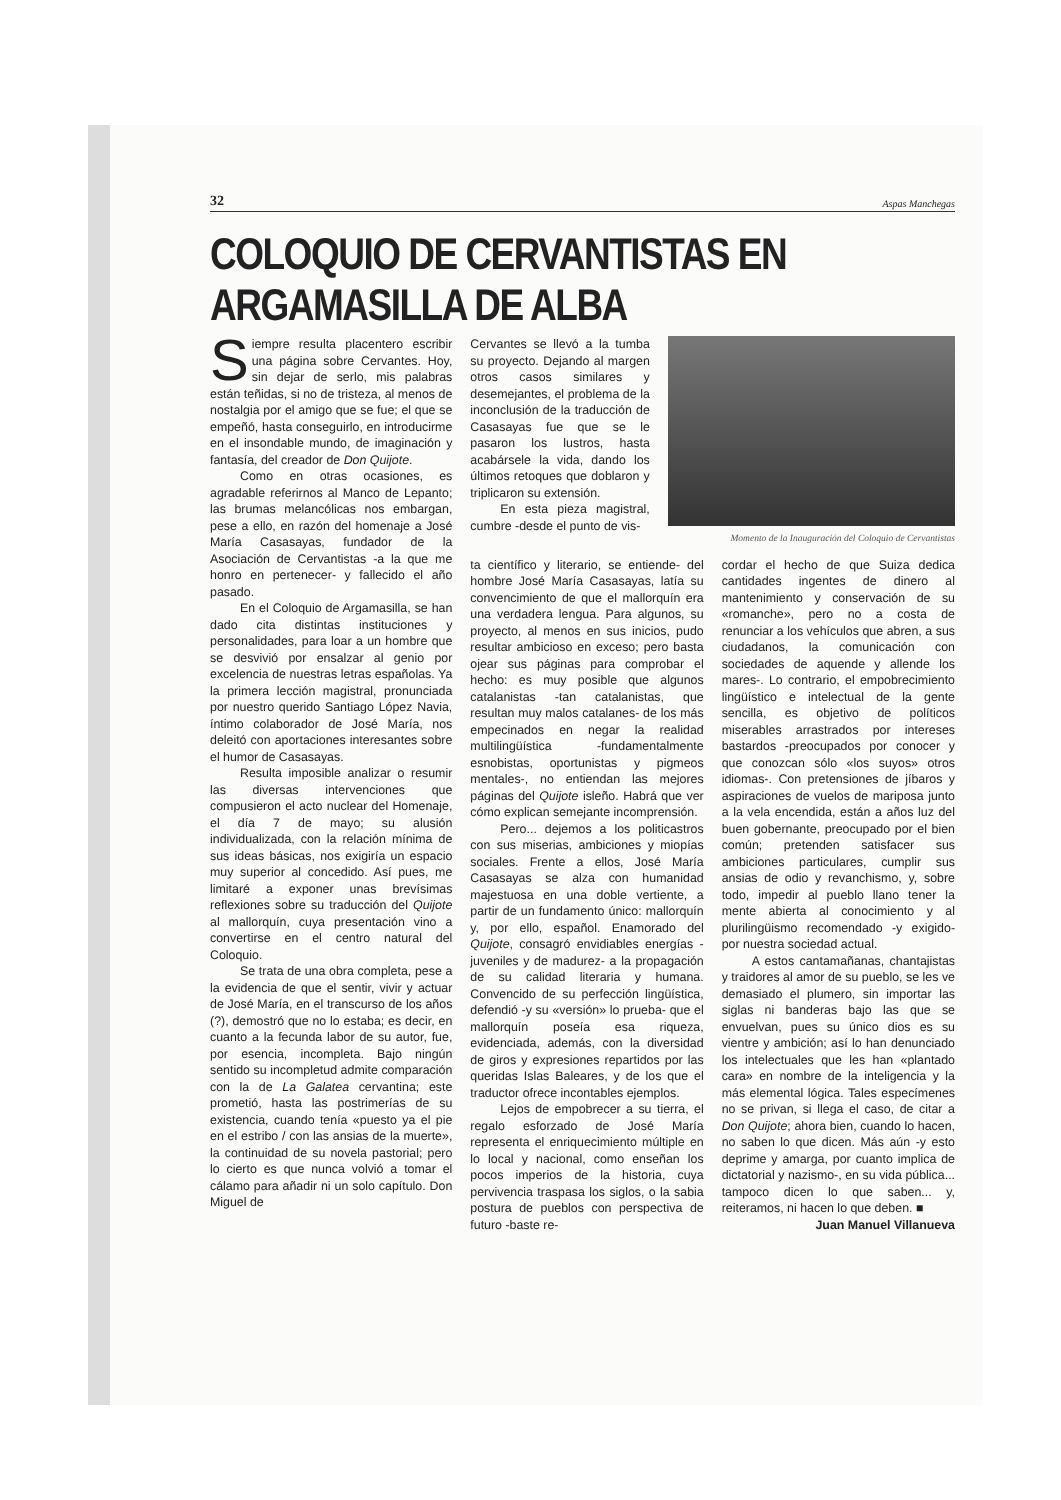32 Aspas Manchegas
COLOQUIO DE CERVANTISTAS EN ARGAMASILLA DE ALBA
Siempre resulta placentero escribir una página sobre Cervantes. Hoy, sin dejar de serlo, mis palabras están teñidas, si no de tristeza, al menos de nostalgia por el amigo que se fue; el que se empeñó, hasta conseguirlo, en introducirme en el insondable mundo, de imaginación y fantasía, del creador de Don Quijote.
Como en otras ocasiones, es agradable referirnos al Manco de Lepanto; las brumas melancólicas nos embargan, pese a ello, en razón del homenaje a José María Casasayas, fundador de la Asociación de Cervantistas -a la que me honro en pertenecer- y fallecido el año pasado.
En el Coloquio de Argamasilla, se han dado cita distintas instituciones y personalidades, para loar a un hombre que se desvivió por ensalzar al genio por excelencia de nuestras letras españolas. Ya la primera lección magistral, pronunciada por nuestro querido Santiago López Navia, íntimo colaborador de José María, nos deleitó con aportaciones interesantes sobre el humor de Casasayas.
Resulta imposible analizar o resumir las diversas intervenciones que compusieron el acto nuclear del Homenaje, el día 7 de mayo; su alusión individualizada, con la relación mínima de sus ideas básicas, nos exigiría un espacio muy superior al concedido. Así pues, me limitaré a exponer unas brevísimas reflexiones sobre su traducción del Quijote al mallorquín, cuya presentación vino a convertirse en el centro natural del Coloquio.
Se trata de una obra completa, pese a la evidencia de que el sentir, vivir y actuar de José María, en el transcurso de los años (?), demostró que no lo estaba; es decir, en cuanto a la fecunda labor de su autor, fue, por esencia, incompleta. Bajo ningún sentido su incompletud admite comparación con la de La Galatea cervantina; este prometió, hasta las postrimerías de su existencia, cuando tenía «puesto ya el pie en el estribo / con las ansias de la muerte», la continuidad de su novela pastorial; pero lo cierto es que nunca volvió a tomar el cálamo para añadir ni un solo capítulo. Don Miguel de
Cervantes se llevó a la tumba su proyecto. Dejando al margen otros casos similares y desemejantes, el problema de la inconclusión de la traducción de Casasayas fue que se le pasaron los lustros, hasta acabársele la vida, dando los últimos retoques que doblaron y triplicaron su extensión.
En esta pieza magistral, cumbre -desde el punto de vis-
Momento de la Inauguración del Coloquio de Cervantistas
ta científico y literario, se entiende- del hombre José María Casasayas, latía su convencimiento de que el mallorquín era una verdadera lengua. Para algunos, su proyecto, al menos en sus inicios, pudo resultar ambicioso en exceso; pero basta ojear sus páginas para comprobar el hecho: es muy posible que algunos catalanistas -tan catalanistas, que resultan muy malos catalanes- de los más empecinados en negar la realidad multilingüística -fundamentalmente esnobistas, oportunistas y pigmeos mentales-, no entiendan las mejores páginas del Quijote isleño. Habrá que ver cómo explican semejante incomprensión.
Pero... dejemos a los politicastros con sus miserias, ambiciones y miopías sociales. Frente a ellos, José María Casasayas se alza con humanidad majestuosa en una doble vertiente, a partir de un fundamento único: mallorquín y, por ello, español. Enamorado del Quijote, consagró envidiables energías -juveniles y de madurez- a la propagación de su calidad literaria y humana. Convencido de su perfección lingüística, defendió -y su «versión» lo prueba- que el mallorquín poseía esa riqueza, evidenciada, además, con la diversidad de giros y expresiones repartidos por las queridas Islas Baleares, y de los que el traductor ofrece incontables ejemplos.
Lejos de empobrecer a su tierra, el regalo esforzado de José María representa el enriquecimiento múltiple en lo local y nacional, como enseñan los pocos imperios de la historia, cuya pervivencia traspasa los siglos, o la sabia postura de pueblos con perspectiva de futuro -baste re-
cordar el hecho de que Suiza dedica cantidades ingentes de dinero al mantenimiento y conservación de su «romanche», pero no a costa de renunciar a los vehículos que abren, a sus ciudadanos, la comunicación con sociedades de aquende y allende los mares-. Lo contrario, el empobrecimiento lingüístico e intelectual de la gente sencilla, es objetivo de políticos miserables arrastrados por intereses bastardos -preocupados por conocer y que conozcan sólo «los suyos» otros idiomas-. Con pretensiones de jíbaros y aspiraciones de vuelos de mariposa junto a la vela encendida, están a años luz del buen gobernante, preocupado por el bien común; pretenden satisfacer sus ambiciones particulares, cumplir sus ansias de odio y revanchismo, y, sobre todo, impedir al pueblo llano tener la mente abierta al conocimiento y al plurilingüismo recomendado -y exigido- por nuestra sociedad actual.
A estos cantamañanas, chantajistas y traidores al amor de su pueblo, se les ve demasiado el plumero, sin importar las siglas ni banderas bajo las que se envuelvan, pues su único dios es su vientre y ambición; así lo han denunciado los intelectuales que les han «plantado cara» en nombre de la inteligencia y la más elemental lógica. Tales especímenes no se privan, si llega el caso, de citar a Don Quijote; ahora bien, cuando lo hacen, no saben lo que dicen. Más aún -y esto deprime y amarga, por cuanto implica de dictatorial y nazismo-, en su vida pública... tampoco dicen lo que saben... y, reiteramos, ni hacen lo que deben. ■
Juan Manuel Villanueva